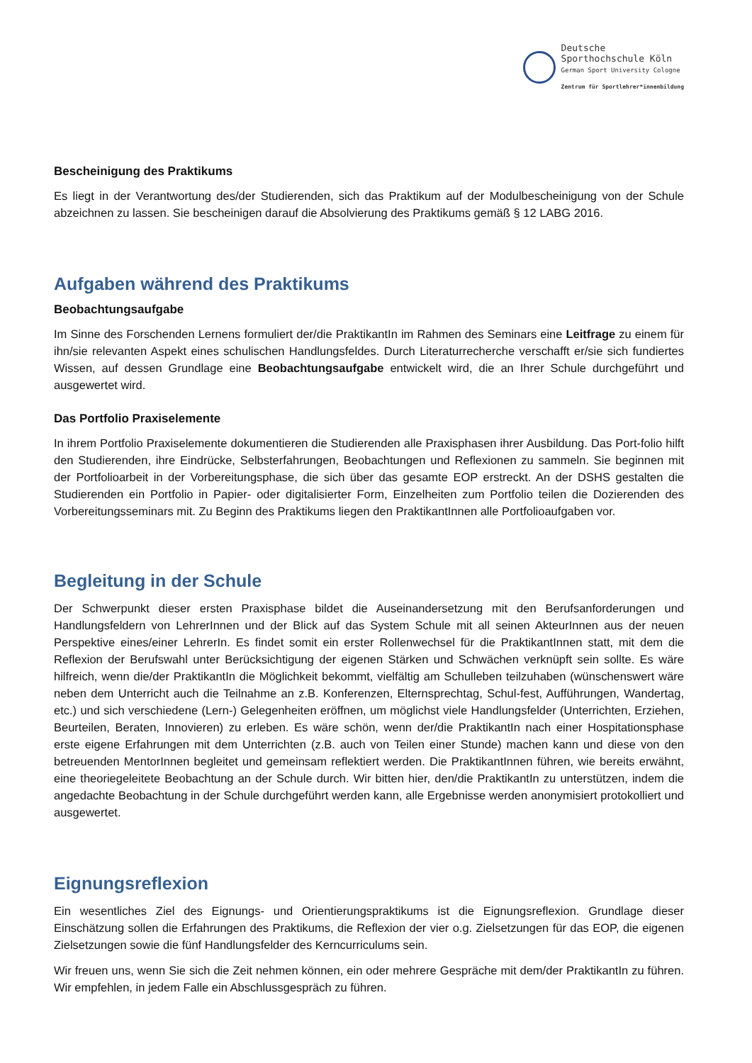Deutsche
Sporthochschule Köln
German Sport University Cologne
Zentrum für Sportlehrer*innenbildung
Bescheinigung des Praktikums
Es liegt in der Verantwortung des/der Studierenden, sich das Praktikum auf der Modulbescheinigung von der Schule abzeichnen zu lassen. Sie bescheinigen darauf die Absolvierung des Praktikums gemäß § 12 LABG 2016.
Aufgaben während des Praktikums
Beobachtungsaufgabe
Im Sinne des Forschenden Lernens formuliert der/die PraktikantIn im Rahmen des Seminars eine Leitfrage zu einem für ihn/sie relevanten Aspekt eines schulischen Handlungsfeldes. Durch Literaturrecherche verschafft er/sie sich fundiertes Wissen, auf dessen Grundlage eine Beobachtungsaufgabe entwickelt wird, die an Ihrer Schule durchgeführt und ausgewertet wird.
Das Portfolio Praxiselemente
In ihrem Portfolio Praxiselemente dokumentieren die Studierenden alle Praxisphasen ihrer Ausbildung. Das Port-folio hilft den Studierenden, ihre Eindrücke, Selbsterfahrungen, Beobachtungen und Reflexionen zu sammeln. Sie beginnen mit der Portfolioarbeit in der Vorbereitungsphase, die sich über das gesamte EOP erstreckt. An der DSHS gestalten die Studierenden ein Portfolio in Papier- oder digitalisierter Form, Einzelheiten zum Portfolio teilen die Dozierenden des Vorbereitungsseminars mit. Zu Beginn des Praktikums liegen den PraktikantInnen alle Portfolioaufgaben vor.
Begleitung in der Schule
Der Schwerpunkt dieser ersten Praxisphase bildet die Auseinandersetzung mit den Berufsanforderungen und Handlungsfeldern von LehrerInnen und der Blick auf das System Schule mit all seinen AkteurInnen aus der neuen Perspektive eines/einer LehrerIn. Es findet somit ein erster Rollenwechsel für die PraktikantInnen statt, mit dem die Reflexion der Berufswahl unter Berücksichtigung der eigenen Stärken und Schwächen verknüpft sein sollte. Es wäre hilfreich, wenn die/der PraktikantIn die Möglichkeit bekommt, vielfältig am Schulleben teilzuhaben (wünschenswert wäre neben dem Unterricht auch die Teilnahme an z.B. Konferenzen, Elternsprechtag, Schul-fest, Aufführungen, Wandertag, etc.) und sich verschiedene (Lern-) Gelegenheiten eröffnen, um möglichst viele Handlungsfelder (Unterrichten, Erziehen, Beurteilen, Beraten, Innovieren) zu erleben. Es wäre schön, wenn der/die PraktikantIn nach einer Hospitationsphase erste eigene Erfahrungen mit dem Unterrichten (z.B. auch von Teilen einer Stunde) machen kann und diese von den betreuenden MentorInnen begleitet und gemeinsam reflektiert werden. Die PraktikantInnen führen, wie bereits erwähnt, eine theoriegeleitete Beobachtung an der Schule durch. Wir bitten hier, den/die PraktikantIn zu unterstützen, indem die angedachte Beobachtung in der Schule durchgeführt werden kann, alle Ergebnisse werden anonymisiert protokolliert und ausgewertet.
Eignungsreflexion
Ein wesentliches Ziel des Eignungs- und Orientierungspraktikums ist die Eignungsreflexion. Grundlage dieser Einschätzung sollen die Erfahrungen des Praktikums, die Reflexion der vier o.g. Zielsetzungen für das EOP, die eigenen Zielsetzungen sowie die fünf Handlungsfelder des Kerncurriculums sein.
Wir freuen uns, wenn Sie sich die Zeit nehmen können, ein oder mehrere Gespräche mit dem/der PraktikantIn zu führen. Wir empfehlen, in jedem Falle ein Abschlussgespräch zu führen.